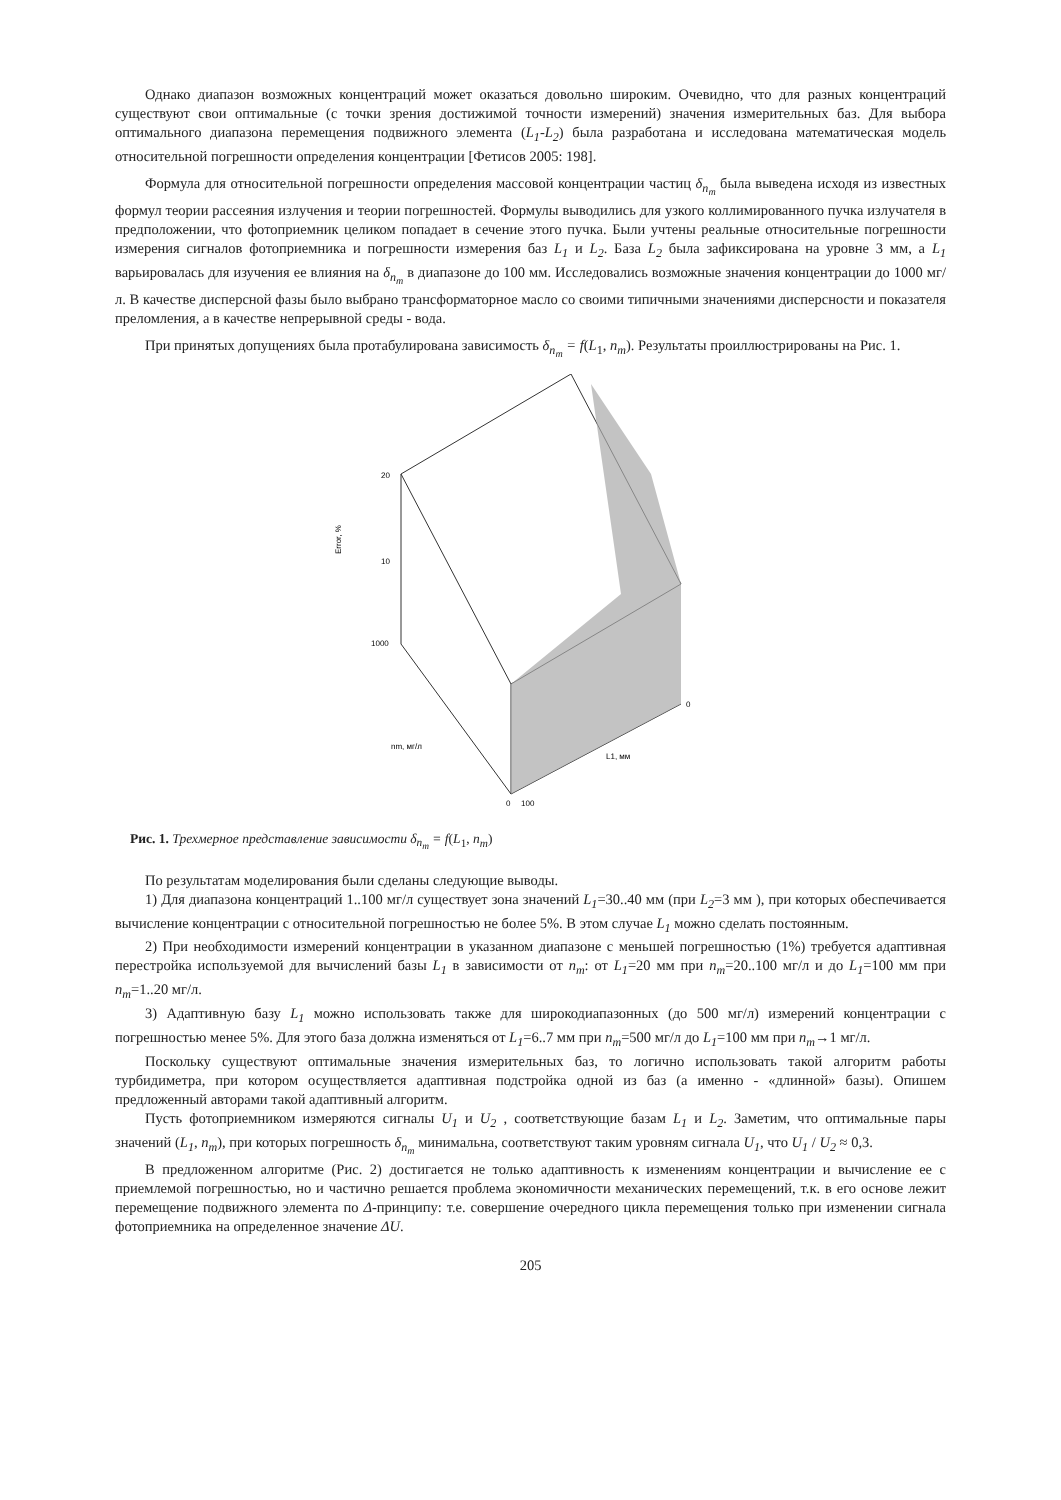Однако диапазон возможных концентраций может оказаться довольно широким. Очевидно, что для разных концентраций существуют свои оптимальные (с точки зрения достижимой точности измерений) значения измерительных баз. Для выбора оптимального диапазона перемещения подвижного элемента (L<sub>1</sub>-L<sub>2</sub>) была разработана и исследована математическая модель относительной погрешности определения концентрации [Фетисов 2005: 198].
Формула для относительной погрешности определения массовой концентрации частиц δ<sub>n<sub>m</sub></sub> была выведена исходя из известных формул теории рассеяния излучения и теории погрешностей. Формулы выводились для узкого коллимированного пучка излучателя в предположении, что фотоприемник целиком попадает в сечение этого пучка. Были учтены реальные относительные погрешности измерения сигналов фотоприемника и погрешности измерения баз L<sub>1</sub> и L<sub>2</sub>. База L<sub>2</sub> была зафиксирована на уровне 3 мм, а L<sub>1</sub> варьировалась для изучения ее влияния на δ<sub>n<sub>m</sub></sub> в диапазоне до 100 мм. Исследовались возможные значения концентрации до 1000 мг/л. В качестве дисперсной фазы было выбрано трансформаторное масло со своими типичными значениями дисперсности и показателя преломления, а в качестве непрерывной среды - вода.
При принятых допущениях была протабулирована зависимость δ<sub>n<sub>m</sub></sub> = f(L<sub>1</sub>, n<sub>m</sub>). Результаты проиллюстрированы на Рис. 1.
20
10
1000
Error, %
nm, мг/л
L1, мм
0
100
0
Рис. 1. Трехмерное представление зависимости δ<sub>n<sub>m</sub></sub> = f(L<sub>1</sub>, n<sub>m</sub>)
По результатам моделирования были сделаны следующие выводы.
1) Для диапазона концентраций 1..100 мг/л существует зона значений L<sub>1</sub>=30..40 мм (при L<sub>2</sub>=3 мм ), при которых обеспечивается вычисление концентрации с относительной погрешностью не более 5%. В этом случае L<sub>1</sub> можно сделать постоянным.
2) При необходимости измерений концентрации в указанном диапазоне с меньшей погрешностью (1%) требуется адаптивная перестройка используемой для вычислений базы L<sub>1</sub> в зависимости от n<sub>m</sub>: от L<sub>1</sub>=20 мм при n<sub>m</sub>=20..100 мг/л и до L<sub>1</sub>=100 мм при n<sub>m</sub>=1..20 мг/л.
3) Адаптивную базу L<sub>1</sub> можно использовать также для широкодиапазонных (до 500 мг/л) измерений концентрации с погрешностью менее 5%. Для этого база должна изменяться от L<sub>1</sub>=6..7 мм при n<sub>m</sub>=500 мг/л до L<sub>1</sub>=100 мм при n<sub>m</sub>→1 мг/л.
Поскольку существуют оптимальные значения измерительных баз, то логично использовать такой алгоритм работы турбидиметра, при котором осуществляется адаптивная подстройка одной из баз (а именно - «длинной» базы). Опишем предложенный авторами такой адаптивный алгоритм.
Пусть фотоприемником измеряются сигналы U<sub>1</sub> и U<sub>2</sub> , соответствующие базам L<sub>1</sub> и L<sub>2</sub>. Заметим, что оптимальные пары значений (L<sub>1</sub>, n<sub>m</sub>), при которых погрешность δ<sub>n<sub>m</sub></sub> минимальна, соответствуют таким уровням сигнала U<sub>1</sub>, что U<sub>1</sub> / U<sub>2</sub> ≈ 0,3.
В предложенном алгоритме (Рис. 2) достигается не только адаптивность к изменениям концентрации и вычисление ее с приемлемой погрешностью, но и частично решается проблема экономичности механических перемещений, т.к. в его основе лежит перемещение подвижного элемента по Δ-принципу: т.е. совершение очередного цикла перемещения только при изменении сигнала фотоприемника на определенное значение ΔU.
205